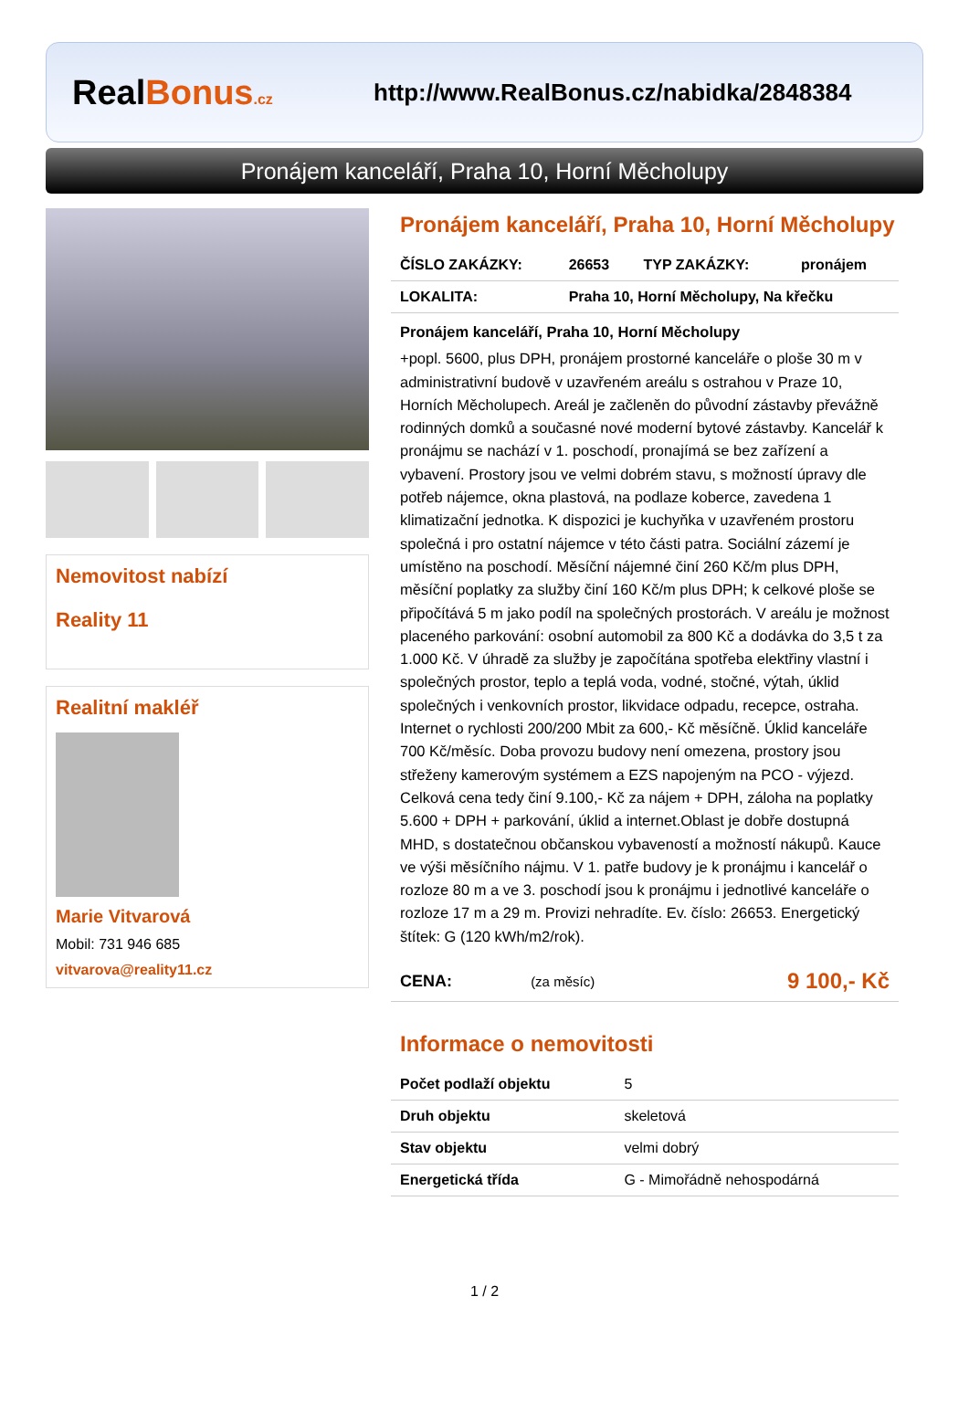RealBonus.cz
http://www.RealBonus.cz/nabidka/2848384
Pronájem kanceláří, Praha 10, Horní Měcholupy
Nemovitost nabízí
Reality 11
Realitní makléř
Marie Vitvarová
Mobil: 731 946 685
vitvarova@reality11.cz
Pronájem kanceláří, Praha 10, Horní Měcholupy
| ČÍSLO ZAKÁZKY: | 26653 | TYP ZAKÁZKY: | pronájem |
| LOKALITA: | Praha 10, Horní Měcholupy, Na křečku | | |
Pronájem kanceláří, Praha 10, Horní Měcholupy
+popl. 5600, plus DPH, pronájem prostorné kanceláře o ploše 30 m v administrativní budově v uzavřeném areálu s ostrahou v Praze 10, Horních Měcholupech. Areál je začleněn do původní zástavby převážně rodinných domků a současné nové moderní bytové zástavby. Kancelář k pronájmu se nachází v 1. poschodí, pronajímá se bez zařízení a vybavení. Prostory jsou ve velmi dobrém stavu, s možností úpravy dle potřeb nájemce, okna plastová, na podlaze koberce, zavedena 1 klimatizační jednotka. K dispozici je kuchyňka v uzavřeném prostoru společná i pro ostatní nájemce v této části patra. Sociální zázemí je umístěno na poschodí. Měsíční nájemné činí 260 Kč/m plus DPH, měsíční poplatky za služby činí 160 Kč/m plus DPH; k celkové ploše se připočítává 5 m jako podíl na společných prostorách. V areálu je možnost placeného parkování: osobní automobil za 800 Kč a dodávka do 3,5 t za 1.000 Kč. V úhradě za služby je započítána spotřeba elektřiny vlastní i společných prostor, teplo a teplá voda, vodné, stočné, výtah, úklid společných i venkovních prostor, likvidace odpadu, recepce, ostraha. Internet o rychlosti 200/200 Mbit za 600,- Kč měsíčně. Úklid kanceláře 700 Kč/měsíc. Doba provozu budovy není omezena, prostory jsou střeženy kamerovým systémem a EZS napojeným na PCO - výjezd. Celková cena tedy činí 9.100,- Kč za nájem + DPH, záloha na poplatky 5.600 + DPH + parkování, úklid a internet.Oblast je dobře dostupná MHD, s dostatečnou občanskou vybaveností a možností nákupů. Kauce ve výši měsíčního nájmu. V 1. patře budovy je k pronájmu i kancelář o rozloze 80 m a ve 3. poschodí jsou k pronájmu i jednotlivé kanceláře o rozloze 17 m a 29 m. Provizi nehradíte. Ev. číslo: 26653. Energetický štítek: G (120 kWh/m2/rok).
| CENA: | (za měsíc) | 9 100,- Kč |
Informace o nemovitosti
| Počet podlaží objektu | 5 |
| Druh objektu | skeletová |
| Stav objektu | velmi dobrý |
| Energetická třída | G - Mimořádně nehospodárná |
1 / 2